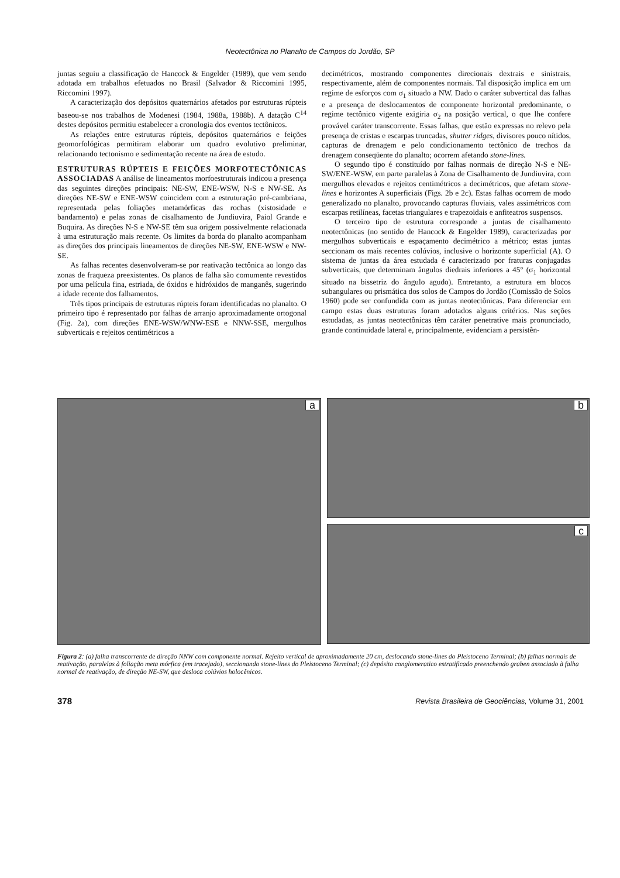Neotectônica no Planalto de Campos do Jordão, SP
juntas seguiu a classificação de Hancock & Engelder (1989), que vem sendo adotada em trabalhos efetuados no Brasil (Salvador & Riccomini 1995, Riccomini 1997).
A caracterização dos depósitos quaternários afetados por estruturas rúpteis baseou-se nos trabalhos de Modenesi (1984, 1988a, 1988b). A datação C<sup>14</sup> destes depósitos permitiu estabelecer a cronologia dos eventos tectônicos.
As relações entre estruturas rúpteis, depósitos quaternários e feições geomorfológicas permitiram elaborar um quadro evolutivo preliminar, relacionando tectonismo e sedimentação recente na área de estudo.
ESTRUTURAS RÚPTEIS E FEIÇÕES MORFOTECTÔNICAS ASSOCIADAS
A análise de lineamentos morfoestruturais indicou a presença das seguintes direções principais: NE-SW, ENE-WSW, N-S e NW-SE. As direções NE-SW e ENE-WSW coincidem com a estruturação pré-cambriana, representada pelas foliações metamórficas das rochas (xistosidade e bandamento) e pelas zonas de cisalhamento de Jundiuvira, Paiol Grande e Buquira. As direções N-S e NW-SE têm sua origem possivelmente relacionada à uma estruturação mais recente. Os limites da borda do planalto acompanham as direções dos principais lineamentos de direções NE-SW, ENE-WSW e NW-SE.
As falhas recentes desenvolveram-se por reativação tectônica ao longo das zonas de fraqueza preexistentes. Os planos de falha são comumente revestidos por uma película fina, estriada, de óxidos e hidróxidos de manganês, sugerindo a idade recente dos falhamentos.
Três tipos principais de estruturas rúpteis foram identificadas no planalto. O primeiro tipo é representado por falhas de arranjo aproximadamente ortogonal (Fig. 2a), com direções ENE-WSW/WNW-ESE e NNW-SSE, mergulhos subverticais e rejeitos centimétricos a
decimétricos, mostrando componentes direcionais dextrais e sinistrais, respectivamente, além de componentes normais. Tal disposição implica em um regime de esforços com σ<sub>1</sub> situado a NW. Dado o caráter subvertical das falhas e a presença de deslocamentos de componente horizontal predominante, o regime tectônico vigente exigiria σ<sub>2</sub> na posição vertical, o que lhe confere provável caráter transcorrente. Essas falhas, que estão expressas no relevo pela presença de cristas e escarpas truncadas, shutter ridges, divisores pouco nítidos, capturas de drenagem e pelo condicionamento tectônico de trechos da drenagem conseqüente do planalto; ocorrem afetando stone-lines.
O segundo tipo é constituído por falhas normais de direção N-S e NE-SW/ENE-WSW, em parte paralelas à Zona de Cisalhamento de Jundiuvira, com mergulhos elevados e rejeitos centimétricos a decimétricos, que afetam stone-lines e horizontes A superficiais (Figs. 2b e 2c). Estas falhas ocorrem de modo generalizado no planalto, provocando capturas fluviais, vales assimétricos com escarpas retilíneas, facetas triangulares e trapezoidais e anfiteatros suspensos.
O terceiro tipo de estrutura corresponde a juntas de cisalhamento neotectônicas (no sentido de Hancock & Engelder 1989), caracterizadas por mergulhos subverticais e espaçamento decimétrico a métrico; estas juntas seccionam os mais recentes colúvios, inclusive o horizonte superficial (A). O sistema de juntas da área estudada é caracterizado por fraturas conjugadas subverticais, que determinam ângulos diedrais inferiores a 45° (σ<sub>1</sub> horizontal situado na bissetriz do ângulo agudo). Entretanto, a estrutura em blocos subangulares ou prismática dos solos de Campos do Jordão (Comissão de Solos 1960) pode ser confundida com as juntas neotectônicas. Para diferenciar em campo estas duas estruturas foram adotados alguns critérios. Nas seções estudadas, as juntas neotectônicas têm caráter penetrative mais pronunciado, grande continuidade lateral e, principalmente, evidenciam a persistên-
a
b
c
Figura 2: (a) falha transcorrente de direção NNW com componente normal. Rejeito vertical de aproximadamente 20 cm, deslocando stone-lines do Pleistoceno Terminal; (b) falhas normais de reativação, paralelas à foliação meta mórfica (em tracejado), seccionando stone-lines do Pleistoceno Terminal; (c) depósito conglomeratico estratificado preenchendo graben associado à falha normal de reativação, de direção NE-SW, que desloca colúvios holocênicos.
378 Revista Brasileira de Geociências, Volume 31, 2001